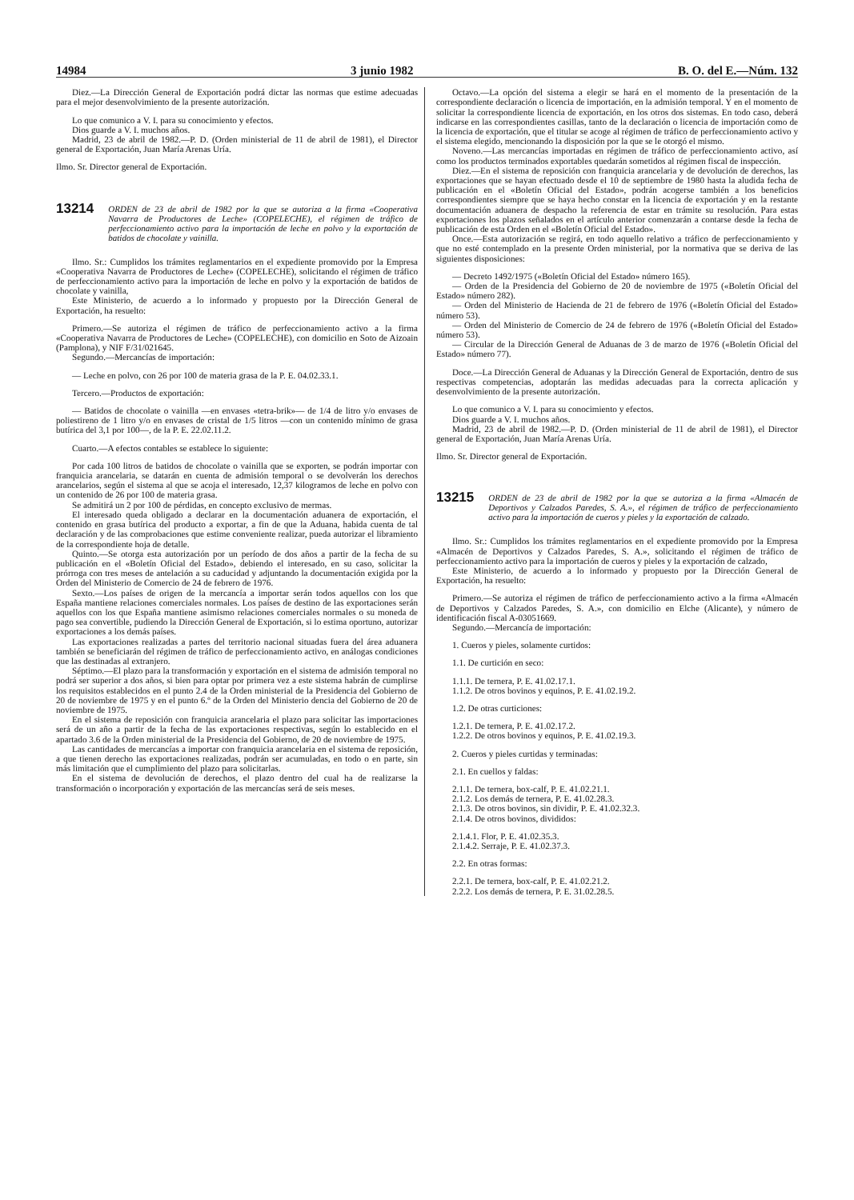14984 3 junio 1982 B. O. del E.—Núm. 132
Diez.—La Dirección General de Exportación podrá dictar las normas que estime adecuadas para el mejor desenvolvimiento de la presente autorización.
Lo que comunico a V. I. para su conocimiento y efectos.
Dios guarde a V. I. muchos años.
Madrid, 23 de abril de 1982.—P. D. (Orden ministerial de 11 de abril de 1981), el Director general de Exportación, Juan María Arenas Uría.
Ilmo. Sr. Director general de Exportación.
13214 ORDEN de 23 de abril de 1982 por la que se autoriza a la firma «Cooperativa Navarra de Productores de Leche» (COPELECHE), el régimen de tráfico de perfeccionamiento activo para la importación de leche en polvo y la exportación de batidos de chocolate y vainilla.
Ilmo. Sr.: Cumplidos los trámites reglamentarios en el expediente promovido por la Empresa «Cooperativa Navarra de Productores de Leche» (COPELECHE), solicitando el régimen de tráfico de perfeccionamiento activo para la importación de leche en polvo y la exportación de batidos de chocolate y vainilla,
Este Ministerio, de acuerdo a lo informado y propuesto por la Dirección General de Exportación, ha resuelto:
Primero.—Se autoriza el régimen de tráfico de perfeccionamiento activo a la firma «Cooperativa Navarra de Productores de Leche» (COPELECHE), con domicilio en Soto de Aizoain (Pamplona), y NIF F/31/021645.
Segundo.—Mercancías de importación:
— Leche en polvo, con 26 por 100 de materia grasa de la P. E. 04.02.33.1.
Tercero.—Productos de exportación:
— Batidos de chocolate o vainilla —en envases «tetra-brik»— de 1/4 de litro y/o envases de poliestireno de 1 litro y/o en envases de cristal de 1/5 litros —con un contenido mínimo de grasa butírica del 3,1 por 100—, de la P. E. 22.02.11.2.
Cuarto.—A efectos contables se establece lo siguiente:
Por cada 100 litros de batidos de chocolate o vainilla que se exporten, se podrán importar con franquicia arancelaria, se datarán en cuenta de admisión temporal o se devolverán los derechos arancelarios, según el sistema al que se acoja el interesado, 12,37 kilogramos de leche en polvo con un contenido de 26 por 100 de materia grasa.
Se admitirá un 2 por 100 de pérdidas, en concepto exclusivo de mermas.
El interesado queda obligado a declarar en la documentación aduanera de exportación, el contenido en grasa butírica del producto a exportar, a fin de que la Aduana, habida cuenta de tal declaración y de las comprobaciones que estime conveniente realizar, pueda autorizar el libramiento de la correspondiente hoja de detalle.
Quinto.—Se otorga esta autorización por un período de dos años a partir de la fecha de su publicación en el «Boletín Oficial del Estado», debiendo el interesado, en su caso, solicitar la prórroga con tres meses de antelación a su caducidad y adjuntando la documentación exigida por la Orden del Ministerio de Comercio de 24 de febrero de 1976.
Sexto.—Los países de origen de la mercancía a importar serán todos aquellos con los que España mantiene relaciones comerciales normales. Los países de destino de las exportaciones serán aquellos con los que España mantiene asimismo relaciones comerciales normales o su moneda de pago sea convertible, pudiendo la Dirección General de Exportación, si lo estima oportuno, autorizar exportaciones a los demás países.
Las exportaciones realizadas a partes del territorio nacional situadas fuera del área aduanera también se beneficiarán del régimen de tráfico de perfeccionamiento activo, en análogas condiciones que las destinadas al extranjero.
Séptimo.—El plazo para la transformación y exportación en el sistema de admisión temporal no podrá ser superior a dos años, si bien para optar por primera vez a este sistema habrán de cumplirse los requisitos establecidos en el punto 2.4 de la Orden ministerial de la Presidencia del Gobierno de 20 de noviembre de 1975 y en el punto 6.º de la Orden del Ministerio dencia del Gobierno de 20 de noviembre de 1975.
En el sistema de reposición con franquicia arancelaria el plazo para solicitar las importaciones será de un año a partir de la fecha de las exportaciones respectivas, según lo establecido en el apartado 3.6 de la Orden ministerial de la Presidencia del Gobierno, de 20 de noviembre de 1975.
Las cantidades de mercancías a importar con franquicia arancelaria en el sistema de reposición, a que tienen derecho las exportaciones realizadas, podrán ser acumuladas, en todo o en parte, sin más limitación que el cumplimiento del plazo para solicitarlas.
En el sistema de devolución de derechos, el plazo dentro del cual ha de realizarse la transformación o incorporación y exportación de las mercancías será de seis meses.
Octavo.—La opción del sistema a elegir se hará en el momento de la presentación de la correspondiente declaración o licencia de importación, en la admisión temporal. Y en el momento de solicitar la correspondiente licencia de exportación, en los otros dos sistemas. En todo caso, deberá indicarse en las correspondientes casillas, tanto de la declaración o licencia de importación como de la licencia de exportación, que el titular se acoge al régimen de tráfico de perfeccionamiento activo y el sistema elegido, mencionando la disposición por la que se le otorgó el mismo.
Noveno.—Las mercancías importadas en régimen de tráfico de perfeccionamiento activo, así como los productos terminados exportables quedarán sometidos al régimen fiscal de inspección.
Diez.—En el sistema de reposición con franquicia arancelaria y de devolución de derechos, las exportaciones que se hayan efectuado desde el 10 de septiembre de 1980 hasta la aludida fecha de publicación en el «Boletín Oficial del Estado», podrán acogerse también a los beneficios correspondientes siempre que se haya hecho constar en la licencia de exportación y en la restante documentación aduanera de despacho la referencia de estar en trámite su resolución. Para estas exportaciones los plazos señalados en el artículo anterior comenzarán a contarse desde la fecha de publicación de esta Orden en el «Boletín Oficial del Estado».
Once.—Esta autorización se regirá, en todo aquello relativo a tráfico de perfeccionamiento y que no esté contemplado en la presente Orden ministerial, por la normativa que se deriva de las siguientes disposiciones:
— Decreto 1492/1975 («Boletín Oficial del Estado» número 165).
— Orden de la Presidencia del Gobierno de 20 de noviembre de 1975 («Boletín Oficial del Estado» número 282).
— Orden del Ministerio de Hacienda de 21 de febrero de 1976 («Boletín Oficial del Estado» número 53).
— Orden del Ministerio de Comercio de 24 de febrero de 1976 («Boletín Oficial del Estado» número 53).
— Circular de la Dirección General de Aduanas de 3 de marzo de 1976 («Boletín Oficial del Estado» número 77).
Doce.—La Dirección General de Aduanas y la Dirección General de Exportación, dentro de sus respectivas competencias, adoptarán las medidas adecuadas para la correcta aplicación y desenvolvimiento de la presente autorización.
Lo que comunico a V. I. para su conocimiento y efectos.
Dios guarde a V. I. muchos años.
Madrid, 23 de abril de 1982.—P. D. (Orden ministerial de 11 de abril de 1981), el Director general de Exportación, Juan María Arenas Uría.
Ilmo. Sr. Director general de Exportación.
13215 ORDEN de 23 de abril de 1982 por la que se autoriza a la firma «Almacén de Deportivos y Calzados Paredes, S. A.», el régimen de tráfico de perfeccionamiento activo para la importación de cueros y pieles y la exportación de calzado.
Ilmo. Sr.: Cumplidos los trámites reglamentarios en el expediente promovido por la Empresa «Almacén de Deportivos y Calzados Paredes, S. A.», solicitando el régimen de tráfico de perfeccionamiento activo para la importación de cueros y pieles y la exportación de calzado,
Este Ministerio, de acuerdo a lo informado y propuesto por la Dirección General de Exportación, ha resuelto:
Primero.—Se autoriza el régimen de tráfico de perfeccionamiento activo a la firma «Almacén de Deportivos y Calzados Paredes, S. A.», con domicilio en Elche (Alicante), y número de identificación fiscal A-03051669.
Segundo.—Mercancía de importación:
1. Cueros y pieles, solamente curtidos:
1.1. De curtición en seco:
1.1.1. De ternera, P. E. 41.02.17.1.
1.1.2. De otros bovinos y equinos, P. E. 41.02.19.2.
1.2. De otras curticiones:
1.2.1. De ternera, P. E. 41.02.17.2.
1.2.2. De otros bovinos y equinos, P. E. 41.02.19.3.
2. Cueros y pieles curtidas y terminadas:
2.1. En cuellos y faldas:
2.1.1. De ternera, box-calf, P. E. 41.02.21.1.
2.1.2. Los demás de ternera, P. E. 41.02.28.3.
2.1.3. De otros bovinos, sin dividir, P. E. 41.02.32.3.
2.1.4. De otros bovinos, divididos:
2.1.4.1. Flor, P. E. 41.02.35.3.
2.1.4.2. Serraje, P. E. 41.02.37.3.
2.2. En otras formas:
2.2.1. De ternera, box-calf, P. E. 41.02.21.2.
2.2.2. Los demás de ternera, P. E. 31.02.28.5.